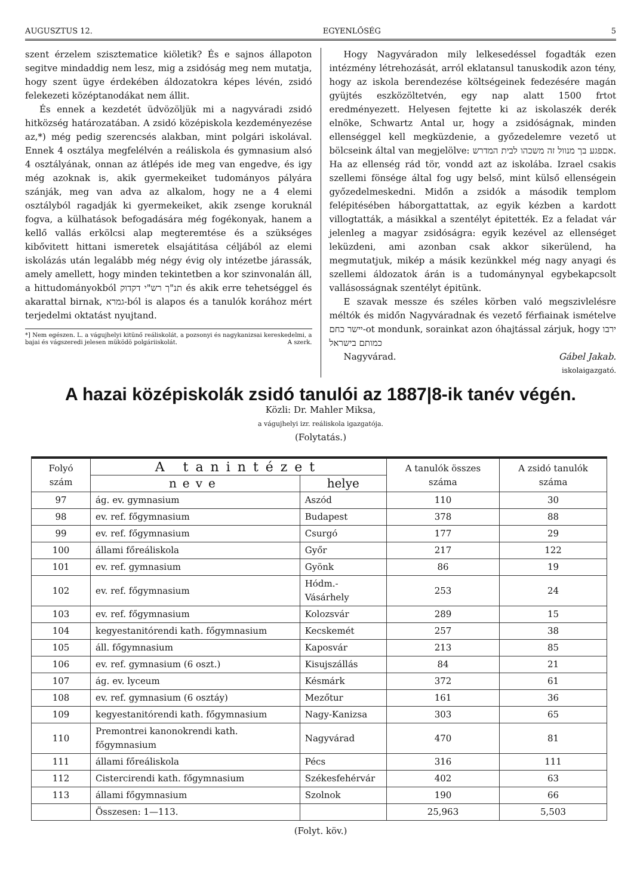AUGUSZTUS 12. EGYENLŐSÉG 5
szent érzelem szisztematice kiöletik? És e sajnos állapoton segitve mindaddig nem lesz, mig a zsidóság meg nem mutatja, hogy szent ügye érdekében áldozatokra képes lévén, zsidó felekezeti középtanodákat nem állit.
És ennek a kezdetét üdvözöljük mi a nagyváradi zsidó hitközség határozatában. A zsidó középiskola kezdeményezése az,*) még pedig szerencsés alakban, mint polgári iskolával. Ennek 4 osztálya megfelélvén a reáliskola és gymnasium alsó 4 osztályának, onnan az átlépés ide meg van engedve, és igy még azoknak is, akik gyermekeiket tudományos pályára szánják, meg van adva az alkalom, hogy ne a 4 elemi osztályból ragadják ki gyermekeiket, akik zsenge koruknál fogva, a külhatások befogadására még fogékonyak, hanem a kellő vallás erkölcsi alap megteremtése és a szükséges kibővitett hittani ismeretek elsajátitása céljából az elemi iskolázás után legalább még négy évig oly intézetbe járassák, amely amellett, hogy minden tekintetben a kor szinvonalán áll, a hittudományokból תנ"ך רש"י דקדוק és akik erre tehetséggel és akarattal birnak, גמרא-ból is alapos és a tanulók korához mért terjedelmi oktatást nyujtand.
*] Nem egészen. L. a vágujhelyi kitünő reáliskolát, a pozsonyi és nagykanizsai kereskedelmi, a bajai és vágszeredi jelesen müködö polgáriiskolát. A szerk.
Hogy Nagyváradon mily lelkesedéssel fogadták ezen intézmény létrehozását, arról eklatansul tanuskodik azon tény, hogy az iskola berendezése költségeinek fedezésére magán gyüjtés eszközöltetvén, egy nap alatt 1500 frtot eredményezett. Helyesen fejtette ki az iskolaszék derék elnöke, Schwartz Antal ur, hogy a zsidóságnak, minden ellenséggel kell megküzdenie, a győzedelemre vezető ut bölcseink által van megjelölve: אםפגע בך מנוול זה משכהו לבית המדרש. Ha az ellenség rád tör, vondd azt az iskolába. Izrael csakis szellemi fönsége által fog ugy belső, mint külső ellenségein győzedelmeskedni. Midőn a zsidók a második templom felépitésében háborgattattak, az egyik kézben a kardott villogtatták, a másikkal a szentélyt épitették. Ez a feladat vár jelenleg a magyar zsidóságra: egyik kezével az ellenséget leküzdeni, ami azonban csak akkor sikerülend, ha megmutatjuk, mikép a másik kezünkkel még nagy anyagi és szellemi áldozatok árán is a tudománynyal egybekapcsolt vallásosságnak szentélyt épitünk.
E szavak messze és széles körben való megszivlelésre méltók és midőn Nagyváradnak és vezető férfiainak ismételve יישר כחם-ot mondunk, sorainkat azon óhajtással zárjuk, hogy ירבו כמותם בישראל
Nagyvárad. Gábel Jakab.
iskolaigazgató.
A hazai középiskolák zsidó tanulói az 1887|8-ik tanév végén.
Közli: Dr. Mahler Miksa,
a vágujhelyi izr. reáliskola igazgatója.
(Folytatás.)
| Folyó szám | A tanintézet | | A tanulók összes száma | A zsidó tanulók száma |
| --- | --- | --- | --- | --- |
| | neve | helye | | |
| 97 | ág. ev. gymnasium | Aszód | 110 | 30 |
| 98 | ev. ref. főgymnasium | Budapest | 378 | 88 |
| 99 | ev. ref. főgymnasium | Csurgó | 177 | 29 |
| 100 | állami főreáliskola | Győr | 217 | 122 |
| 101 | ev. ref. gymnasium | Gyönk | 86 | 19 |
| 102 | ev. ref. főgymnasium | Hódm.-Vásárhely | 253 | 24 |
| 103 | ev. ref. főgymnasium | Kolozsvár | 289 | 15 |
| 104 | kegyestanitórendi kath. főgymnasium | Kecskemét | 257 | 38 |
| 105 | áll. főgymnasium | Kaposvár | 213 | 85 |
| 106 | ev. ref. gymnasium (6 oszt.) | Kisujszállás | 84 | 21 |
| 107 | ág. ev. lyceum | Késmárk | 372 | 61 |
| 108 | ev. ref. gymnasium (6 osztáy) | Mezőtur | 161 | 36 |
| 109 | kegyestanitórendi kath. főgymnasium | Nagy-Kanizsa | 303 | 65 |
| 110 | Premontrei kanonokrendi kath. főgymnasium | Nagyvárad | 470 | 81 |
| 111 | állami főreáliskola | Pécs | 316 | 111 |
| 112 | Cistercirendi kath. főgymnasium | Székesfehérvár | 402 | 63 |
| 113 | állami főgymnasium | Szolnok | 190 | 66 |
| | Összesen: 1—113. | | 25,963 | 5,503 |
(Folyt. köv.)